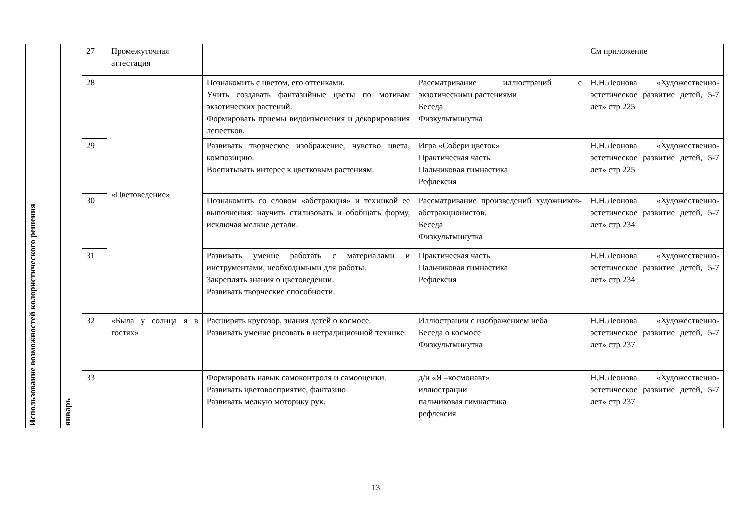| Использование возможностей колористического решения | январь | 27 | Промежуточная аттестация | | | См приложение |
| | | 28 | «Цветоведение» | Познакомить с цветом, его оттенками. Учить создавать фантазийные цветы по мотивам экзотических растений. Формировать приемы видоизменения и декорирования лепестков. | Рассматривание иллюстраций с экзотическими растениями Беседа Физкультминутка | Н.Н.Леонова «Художественно-эстетическое развитие детей, 5-7 лет» стр 225 |
| | | 29 | | Развивать творческое изображение, чувство цвета, композицию. Воспитывать интерес к цветковым растениям. | Игра «Собери цветок» Практическая часть Пальчиковая гимнастика Рефлексия | Н.Н.Леонова «Художественно-эстетическое развитие детей, 5-7 лет» стр 225 |
| | | 30 | | Познакомить со словом «абстракция» и техникой ее выполнения: научить стилизовать и обобщать форму, исключая мелкие детали. | Рассматривание произведений художников-абстракционистов. Беседа Физкультминутка | Н.Н.Леонова «Художественно-эстетическое развитие детей, 5-7 лет» стр 234 |
| | | 31 | | Развивать умение работать с материалами и инструментами, необходимыми для работы. Закреплять знания о цветоведении. Развивать творческие способности. | Практическая часть Пальчиковая гимнастика Рефлексия | Н.Н.Леонова «Художественно-эстетическое развитие детей, 5-7 лет» стр 234 |
| | | 32 | «Была у солнца я в гостях» | Расширять кругозор, знания детей о космосе. Развивать умение рисовать в нетрадиционной технике. | Иллюстрации с изображением неба Беседа о космосе Физкультминутка | Н.Н.Леонова «Художественно-эстетическое развитие детей, 5-7 лет» стр 237 |
| | | 33 | | Формировать навык самоконтроля и самооценки. Развивать цветовосприятие, фантазию Развивать мелкую моторику рук. | д/и «Я –космонавт» иллюстрации пальчиковая гимнастика рефлексия | Н.Н.Леонова «Художественно-эстетическое развитие детей, 5-7 лет» стр 237 |
13